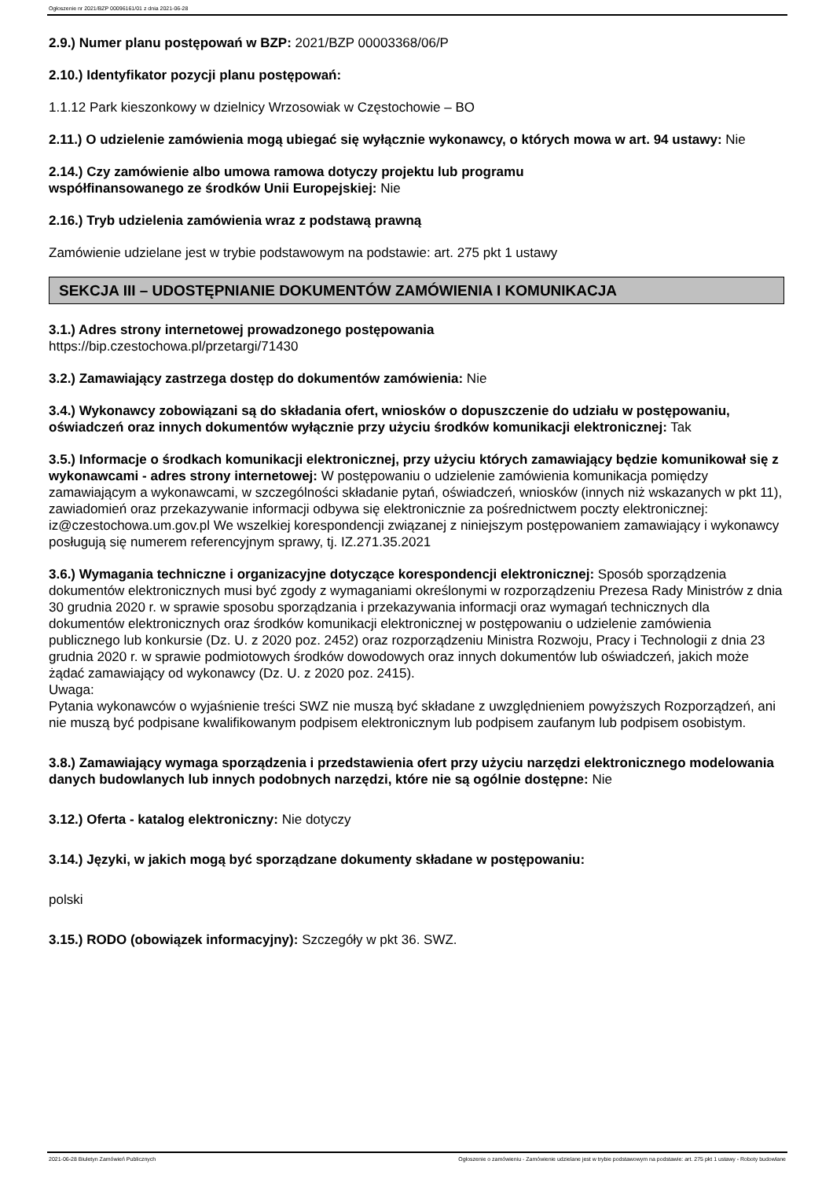Ogłoszenie nr 2021/BZP 00096161/01 z dnia 2021-06-28
2.9.) Numer planu postępowań w BZP: 2021/BZP 00003368/06/P
2.10.) Identyfikator pozycji planu postępowań:
1.1.12 Park kieszonkowy w dzielnicy Wrzosowiak w Częstochowie – BO
2.11.) O udzielenie zamówienia mogą ubiegać się wyłącznie wykonawcy, o których mowa w art. 94 ustawy: Nie
2.14.) Czy zamówienie albo umowa ramowa dotyczy projektu lub programu
współfinansowanego ze środków Unii Europejskiej: Nie
2.16.) Tryb udzielenia zamówienia wraz z podstawą prawną
Zamówienie udzielane jest w trybie podstawowym na podstawie: art. 275 pkt 1 ustawy
SEKCJA III – UDOSTĘPNIANIE DOKUMENTÓW ZAMÓWIENIA I KOMUNIKACJA
3.1.) Adres strony internetowej prowadzonego postępowania
https://bip.czestochowa.pl/przetargi/71430
3.2.) Zamawiający zastrzega dostęp do dokumentów zamówienia: Nie
3.4.) Wykonawcy zobowiązani są do składania ofert, wniosków o dopuszczenie do udziału w postępowaniu, oświadczeń oraz innych dokumentów wyłącznie przy użyciu środków komunikacji elektronicznej: Tak
3.5.) Informacje o środkach komunikacji elektronicznej, przy użyciu których zamawiający będzie komunikował się z wykonawcami - adres strony internetowej: W postępowaniu o udzielenie zamówienia komunikacja pomiędzy zamawiającym a wykonawcami, w szczególności składanie pytań, oświadczeń, wniosków (innych niż wskazanych w pkt 11), zawiadomień oraz przekazywanie informacji odbywa się elektronicznie za pośrednictwem poczty elektronicznej: iz@czestochowa.um.gov.pl We wszelkiej korespondencji związanej z niniejszym postępowaniem zamawiający i wykonawcy posługują się numerem referencyjnym sprawy, tj. IZ.271.35.2021
3.6.) Wymagania techniczne i organizacyjne dotyczące korespondencji elektronicznej: Sposób sporządzenia dokumentów elektronicznych musi być zgody z wymaganiami określonymi w rozporządzeniu Prezesa Rady Ministrów z dnia 30 grudnia 2020 r. w sprawie sposobu sporządzania i przekazywania informacji oraz wymagań technicznych dla dokumentów elektronicznych oraz środków komunikacji elektronicznej w postępowaniu o udzielenie zamówienia publicznego lub konkursie (Dz. U. z 2020 poz. 2452) oraz rozporządzeniu Ministra Rozwoju, Pracy i Technologii z dnia 23 grudnia 2020 r. w sprawie podmiotowych środków dowodowych oraz innych dokumentów lub oświadczeń, jakich może żądać zamawiający od wykonawcy (Dz. U. z 2020 poz. 2415).
Uwaga:
Pytania wykonawców o wyjaśnienie treści SWZ nie muszą być składane z uwzględnieniem powyższych Rozporządzeń, ani nie muszą być podpisane kwalifikowanym podpisem elektronicznym lub podpisem zaufanym lub podpisem osobistym.
3.8.) Zamawiający wymaga sporządzenia i przedstawienia ofert przy użyciu narzędzi elektronicznego modelowania danych budowlanych lub innych podobnych narzędzi, które nie są ogólnie dostępne: Nie
3.12.) Oferta - katalog elektroniczny: Nie dotyczy
3.14.) Języki, w jakich mogą być sporządzane dokumenty składane w postępowaniu:
polski
3.15.) RODO (obowiązek informacyjny): Szczegóły w pkt 36. SWZ.
2021-06-28 Biuletyn Zamówień Publicznych Ogłoszenie o zamówieniu - Zamówienie udzielane jest w trybie podstawowym na podstawie: art. 275 pkt 1 ustawy - Roboty budowlane